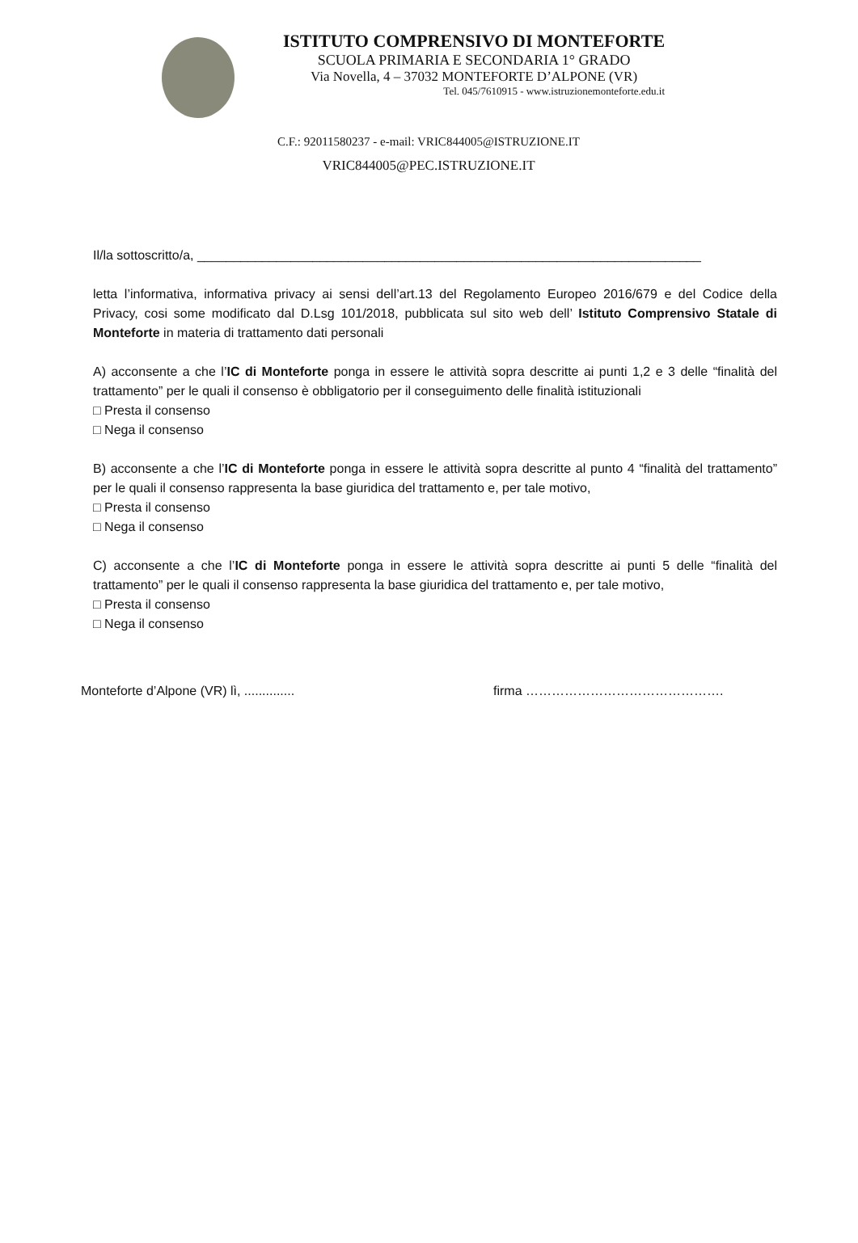ISTITUTO COMPRENSIVO DI MONTEFORTE
SCUOLA PRIMARIA E SECONDARIA 1° GRADO
Via Novella, 4 – 37032 MONTEFORTE D’ALPONE (VR)
Tel. 045/7610915 - www.istruzionemonteforte.edu.it
C.F.: 92011580237 - e-mail: VRIC844005@ISTRUZIONE.IT
VRIC844005@PEC.ISTRUZIONE.IT
Il/la sottoscritto/a, ______________________________________________________________________
letta l’informativa, informativa privacy ai sensi dell’art.13 del Regolamento Europeo 2016/679 e del Codice della Privacy, cosi some modificato dal D.Lsg 101/2018, pubblicata sul sito web dell’ Istituto Comprensivo Statale di Monteforte in materia di trattamento dati personali
A) acconsente a che l’IC di Monteforte ponga in essere le attività sopra descritte ai punti 1,2 e 3 delle “finalità del trattamento” per le quali il consenso è obbligatorio per il conseguimento delle finalità istituzionali
□ Presta il consenso
□ Nega il consenso
B) acconsente a che l’IC di Monteforte ponga in essere le attività sopra descritte al punto 4 “finalità del trattamento” per le quali il consenso rappresenta la base giuridica del trattamento e, per tale motivo,
□ Presta il consenso
□ Nega il consenso
C) acconsente a che l’IC di Monteforte ponga in essere le attività sopra descritte ai punti 5 delle “finalità del trattamento” per le quali il consenso rappresenta la base giuridica del trattamento e, per tale motivo,
□ Presta il consenso
□ Nega il consenso
Monteforte d’Alpone (VR) lì, .............. firma ……………………………………….